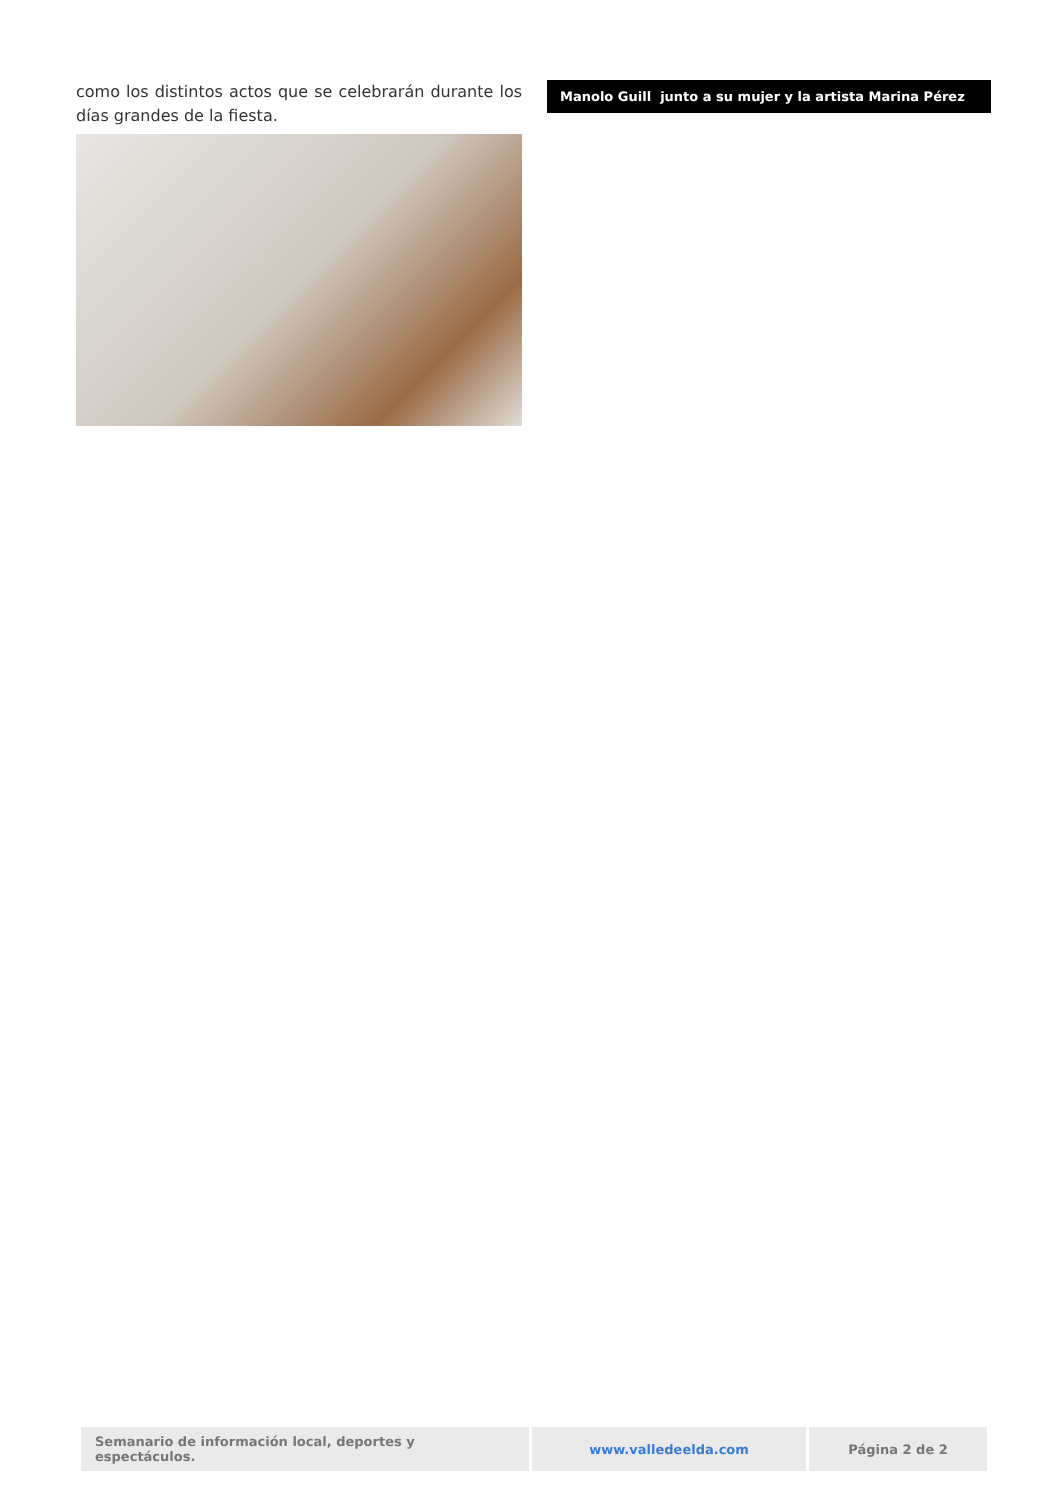como los distintos actos que se celebrarán durante los días grandes de la fiesta.
Manolo Guill junto a su mujer y la artista Marina Pérez
| Semanario de información local, deportes y espectáculos. | www.valledeelda.com | Página 2 de 2 |